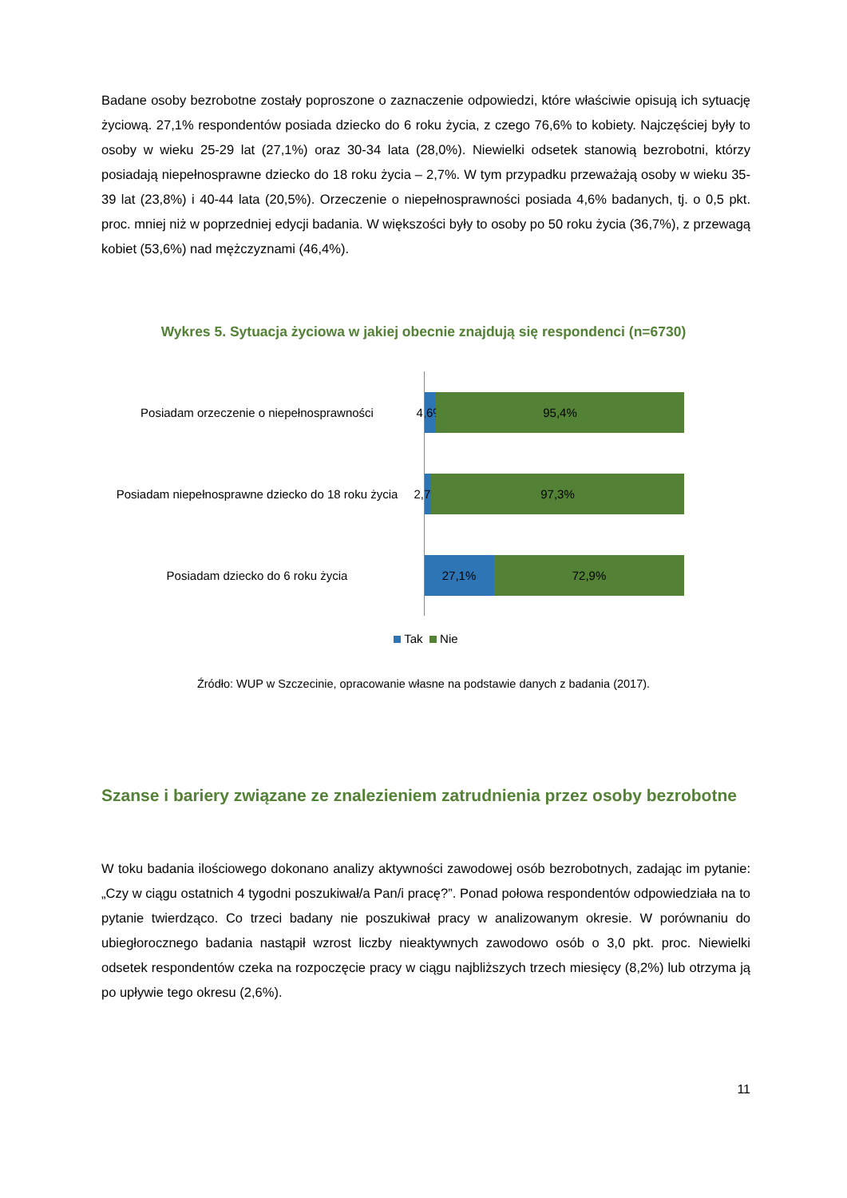Badane osoby bezrobotne zostały poproszone o zaznaczenie odpowiedzi, które właściwie opisują ich sytuację życiową. 27,1% respondentów posiada dziecko do 6 roku życia, z czego 76,6% to kobiety. Najczęściej były to osoby w wieku 25-29 lat (27,1%) oraz 30-34 lata (28,0%). Niewielki odsetek stanowią bezrobotni, którzy posiadają niepełnosprawne dziecko do 18 roku życia – 2,7%. W tym przypadku przeważają osoby w wieku 35-39 lat (23,8%) i 40-44 lata (20,5%). Orzeczenie o niepełnosprawności posiada 4,6% badanych, tj. o 0,5 pkt. proc. mniej niż w poprzedniej edycji badania. W większości były to osoby po 50 roku życia (36,7%), z przewagą kobiet (53,6%) nad mężczyznami (46,4%).
Wykres 5. Sytuacja życiowa w jakiej obecnie znajdują się respondenci (n=6730)
Posiadam orzeczenie o niepełnosprawności
4,6%
95,4%
Posiadam niepełnosprawne dziecko do 18 roku życia
2,7%
97,3%
Posiadam dziecko do 6 roku życia
27,1% 72,9%
Tak Nie
Źródło: WUP w Szczecinie, opracowanie własne na podstawie danych z badania (2017).
Szanse i bariery związane ze znalezieniem zatrudnienia przez osoby bezrobotne
W toku badania ilościowego dokonano analizy aktywności zawodowej osób bezrobotnych, zadając im pytanie: „Czy w ciągu ostatnich 4 tygodni poszukiwał/a Pan/i pracę?”. Ponad połowa respondentów odpowiedziała na to pytanie twierdząco. Co trzeci badany nie poszukiwał pracy w analizowanym okresie. W porównaniu do ubiegłorocznego badania nastąpił wzrost liczby nieaktywnych zawodowo osób o 3,0 pkt. proc. Niewielki odsetek respondentów czeka na rozpoczęcie pracy w ciągu najbliższych trzech miesięcy (8,2%) lub otrzyma ją po upływie tego okresu (2,6%).
11